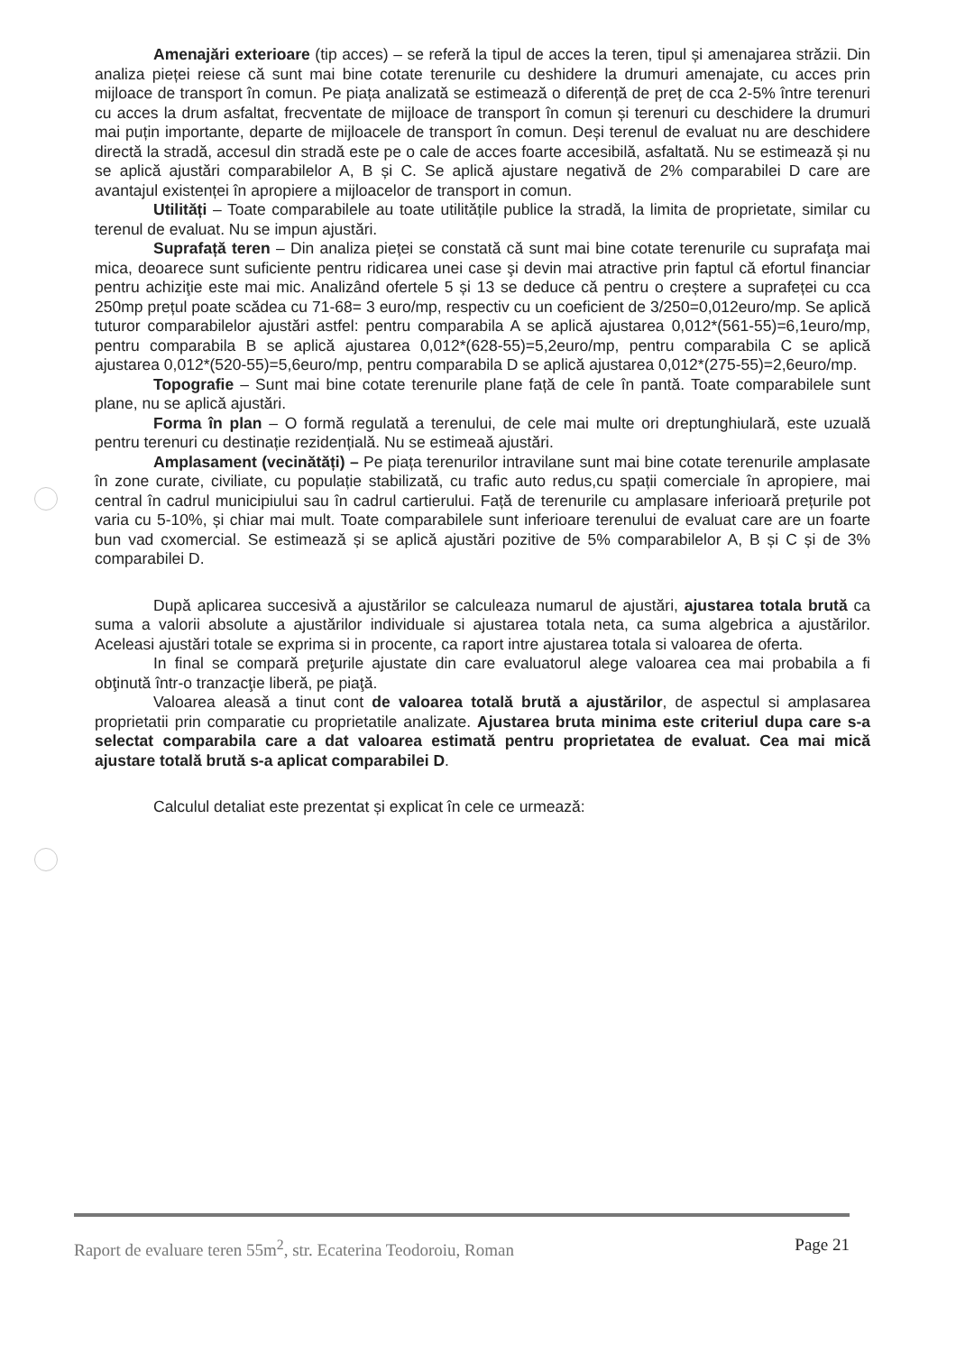Amenajări exterioare (tip acces) – se referă la tipul de acces la teren, tipul și amenajarea străzii. Din analiza pieței reiese că sunt mai bine cotate terenurile cu deshidere la drumuri amenajate, cu acces prin mijloace de transport în comun. Pe piața analizată se estimează o diferență de preț de cca 2-5% între terenuri cu acces la drum asfaltat, frecventate de mijloace de transport în comun și terenuri cu deschidere la drumuri mai puțin importante, departe de mijloacele de transport în comun. Deși terenul de evaluat nu are deschidere directă la stradă, accesul din stradă este pe o cale de acces foarte accesibilă, asfaltată. Nu se estimează și nu se aplică ajustări comparabilelor A, B și C. Se aplică ajustare negativă de 2% comparabilei D care are avantajul existenței în apropiere a mijloacelor de transport in comun.
Utilități – Toate comparabilele au toate utilitățile publice la stradă, la limita de proprietate, similar cu terenul de evaluat. Nu se impun ajustări.
Suprafață teren – Din analiza pieței se constată că sunt mai bine cotate terenurile cu suprafaţa mai mica, deoarece sunt suficiente pentru ridicarea unei case şi devin mai atractive prin faptul că efortul financiar pentru achiziţie este mai mic. Analizând ofertele 5 și 13 se deduce că pentru o creștere a suprafeței cu cca 250mp prețul poate scădea cu 71-68= 3 euro/mp, respectiv cu un coeficient de 3/250=0,012euro/mp. Se aplică tuturor comparabilelor ajustări astfel: pentru comparabila A se aplică ajustarea 0,012*(561-55)=6,1euro/mp, pentru comparabila B se aplică ajustarea 0,012*(628-55)=5,2euro/mp, pentru comparabila C se aplică ajustarea 0,012*(520-55)=5,6euro/mp, pentru comparabila D se aplică ajustarea 0,012*(275-55)=2,6euro/mp.
Topografie – Sunt mai bine cotate terenurile plane față de cele în pantă. Toate comparabilele sunt plane, nu se aplică ajustări.
Forma în plan – O formă regulată a terenului, de cele mai multe ori dreptunghiulară, este uzuală pentru terenuri cu destinație rezidențială. Nu se estimeaă ajustări.
Amplasament (vecinătăți) – Pe piața terenurilor intravilane sunt mai bine cotate terenurile amplasate în zone curate, civiliate, cu populație stabilizată, cu trafic auto redus,cu spații comerciale în apropiere, mai central în cadrul municipiului sau în cadrul cartierului. Față de terenurile cu amplasare inferioară prețurile pot varia cu 5-10%, și chiar mai mult. Toate comparabilele sunt inferioare terenului de evaluat care are un foarte bun vad cxomercial. Se estimează și se aplică ajustări pozitive de 5% comparabilelor A, B și C și de 3% comparabilei D.
După aplicarea succesivă a ajustărilor se calculeaza numarul de ajustări, ajustarea totala brută ca suma a valorii absolute a ajustărilor individuale si ajustarea totala neta, ca suma algebrica a ajustărilor. Aceleasi ajustări totale se exprima si in procente, ca raport intre ajustarea totala si valoarea de oferta.
In final se compară preţurile ajustate din care evaluatorul alege valoarea cea mai probabila a fi obţinută într-o tranzacţie liberă, pe piaţă.
Valoarea aleasă a tinut cont de valoarea totală brută a ajustărilor, de aspectul si amplasarea proprietatii prin comparatie cu proprietatile analizate. Ajustarea bruta minima este criteriul dupa care s-a selectat comparabila care a dat valoarea estimată pentru proprietatea de evaluat. Cea mai mică ajustare totală brută s-a aplicat comparabilei D.
Calculul detaliat este prezentat și explicat în cele ce urmează:
Raport de evaluare teren 55m<sup>2</sup>, str. Ecaterina Teodoroiu, Roman Page 21